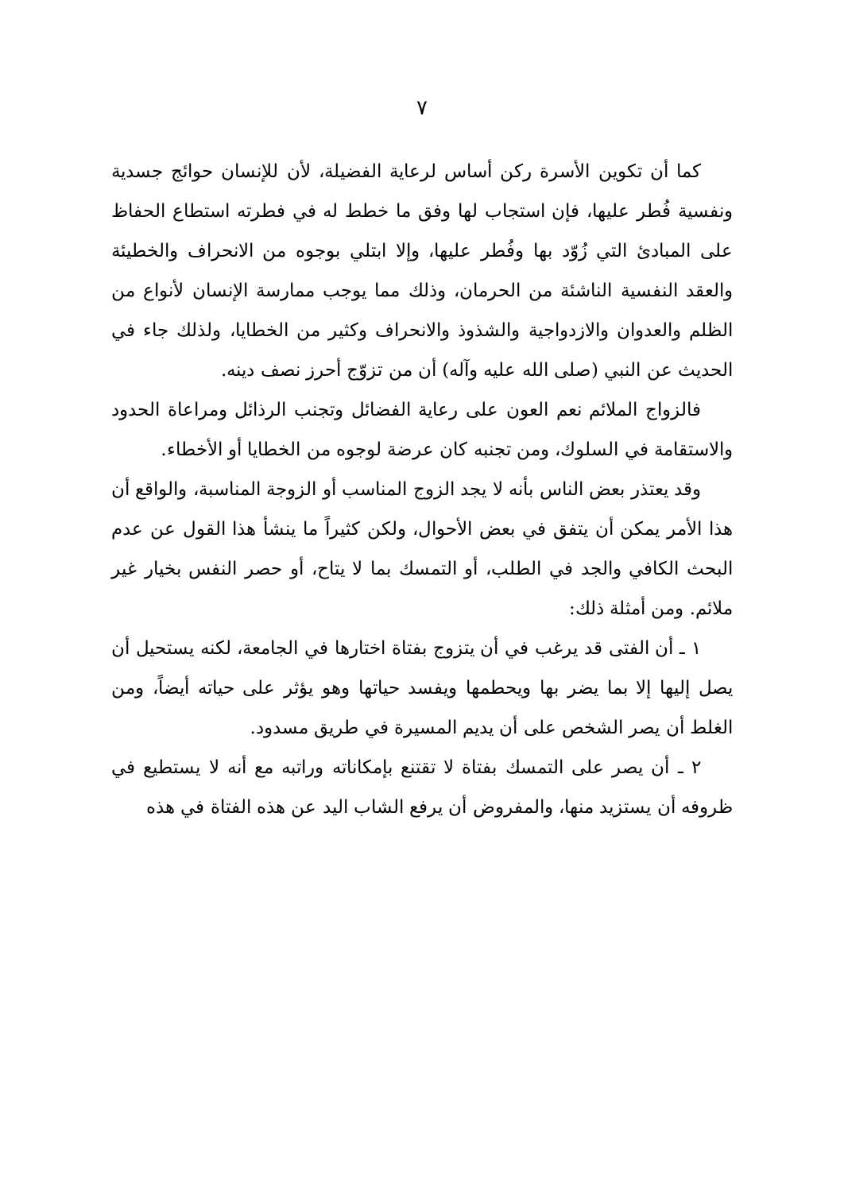٧
كما أن تكوين الأسرة ركن أساس لرعاية الفضيلة، لأن للإنسان حوائج جسدية ونفسية فُطر عليها، فإن استجاب لها وفق ما خطط له في فطرته استطاع الحفاظ على المبادئ التي زُوّد بها وفُطر عليها، وإلا ابتلي بوجوه من الانحراف والخطيئة والعقد النفسية الناشئة من الحرمان، وذلك مما يوجب ممارسة الإنسان لأنواع من الظلم والعدوان والازدواجية والشذوذ والانحراف وكثير من الخطايا، ولذلك جاء في الحديث عن النبي (صلى الله عليه وآله) أن من تزوّج أحرز نصف دينه.
فالزواج الملائم نعم العون على رعاية الفضائل وتجنب الرذائل ومراعاة الحدود والاستقامة في السلوك، ومن تجنبه كان عرضة لوجوه من الخطايا أو الأخطاء.
وقد يعتذر بعض الناس بأنه لا يجد الزوج المناسب أو الزوجة المناسبة، والواقع أن هذا الأمر يمكن أن يتفق في بعض الأحوال، ولكن كثيراً ما ينشأ هذا القول عن عدم البحث الكافي والجد في الطلب، أو التمسك بما لا يتاح، أو حصر النفس بخيار غير ملائم. ومن أمثلة ذلك:
١ ـ أن الفتى قد يرغب في أن يتزوج بفتاة اختارها في الجامعة، لكنه يستحيل أن يصل إليها إلا بما يضر بها ويحطمها ويفسد حياتها وهو يؤثر على حياته أيضاً، ومن الغلط أن يصر الشخص على أن يديم المسيرة في طريق مسدود.
٢ ـ أن يصر على التمسك بفتاة لا تقتنع بإمكاناته وراتبه مع أنه لا يستطيع في ظروفه أن يستزيد منها، والمفروض أن يرفع الشاب اليد عن هذه الفتاة في هذه